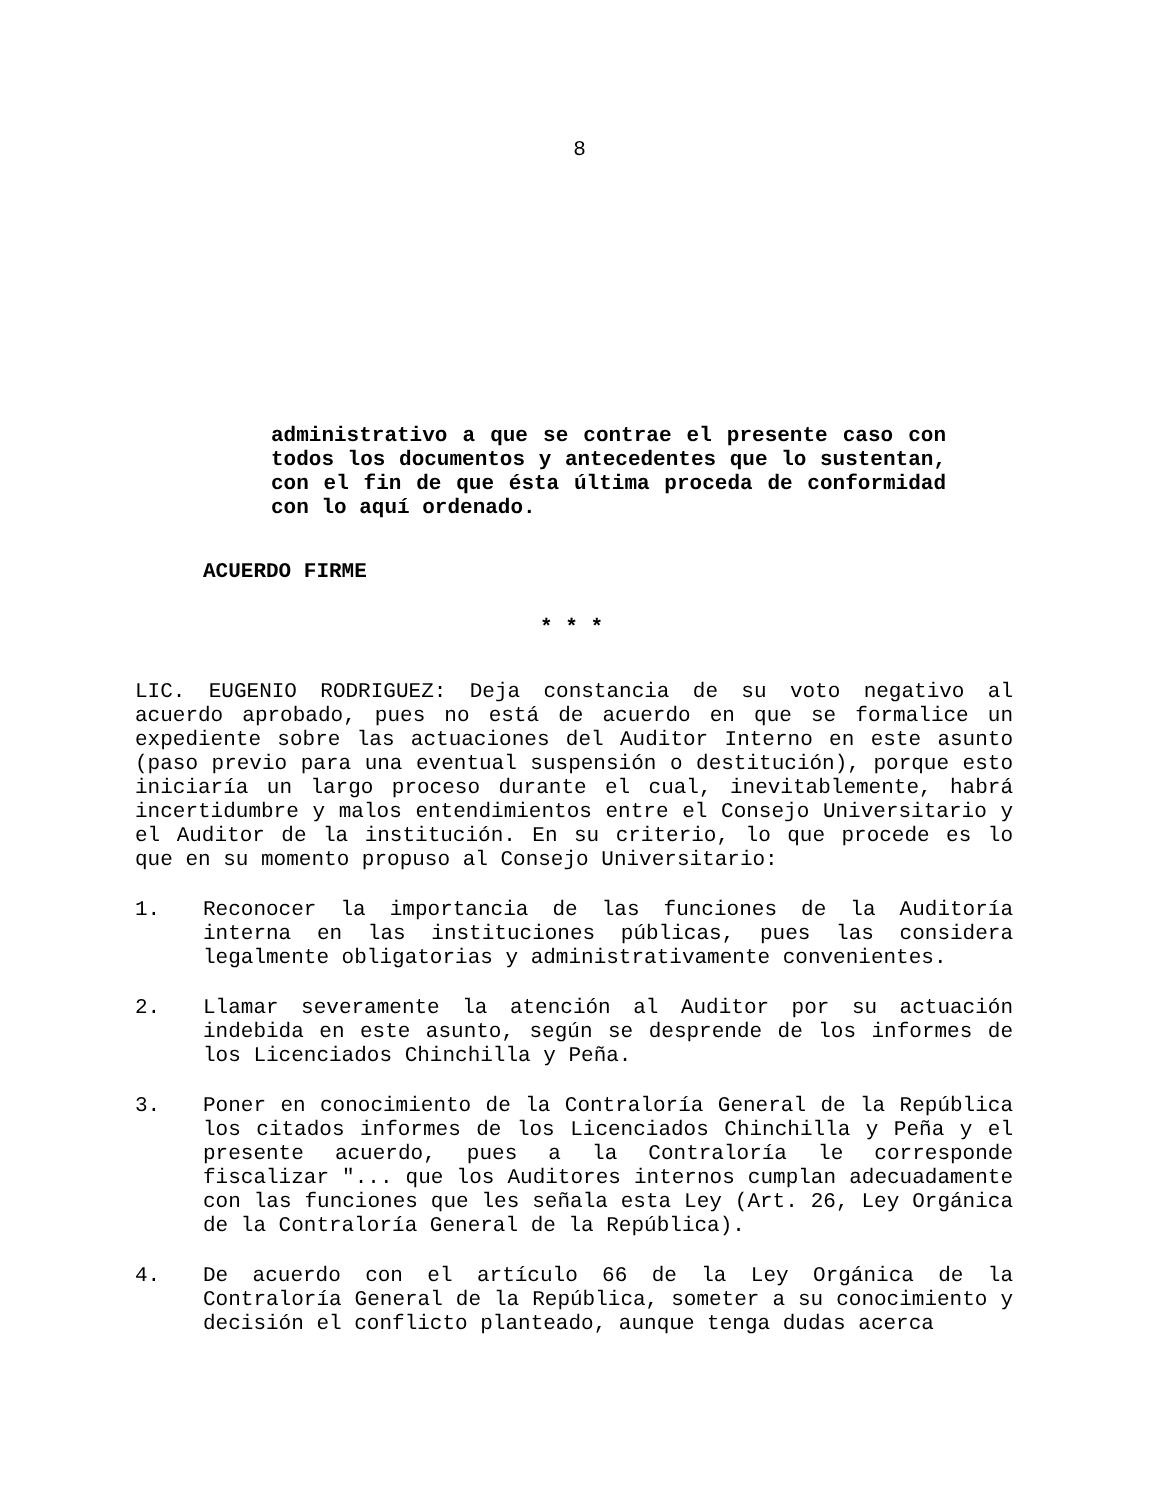8
administrativo a que se contrae el presente caso con todos los documentos y antecedentes que lo sustentan, con el fin de que ésta última proceda de conformidad con lo aquí ordenado.
ACUERDO FIRME
* * *
LIC. EUGENIO RODRIGUEZ: Deja constancia de su voto negativo al acuerdo aprobado, pues no está de acuerdo en que se formalice un expediente sobre las actuaciones del Auditor Interno en este asunto (paso previo para una eventual suspensión o destitución), porque esto iniciaría un largo proceso durante el cual, inevitablemente, habrá incertidumbre y malos entendimientos entre el Consejo Universitario y el Auditor de la institución. En su criterio, lo que procede es lo que en su momento propuso al Consejo Universitario:
1. Reconocer la importancia de las funciones de la Auditoría interna en las instituciones públicas, pues las considera legalmente obligatorias y administrativamente convenientes.
2. Llamar severamente la atención al Auditor por su actuación indebida en este asunto, según se desprende de los informes de los Licenciados Chinchilla y Peña.
3. Poner en conocimiento de la Contraloría General de la República los citados informes de los Licenciados Chinchilla y Peña y el presente acuerdo, pues a la Contraloría le corresponde fiscalizar "... que los Auditores internos cumplan adecuadamente con las funciones que les señala esta Ley (Art. 26, Ley Orgánica de la Contraloría General de la República).
4. De acuerdo con el artículo 66 de la Ley Orgánica de la Contraloría General de la República, someter a su conocimiento y decisión el conflicto planteado, aunque tenga dudas acerca